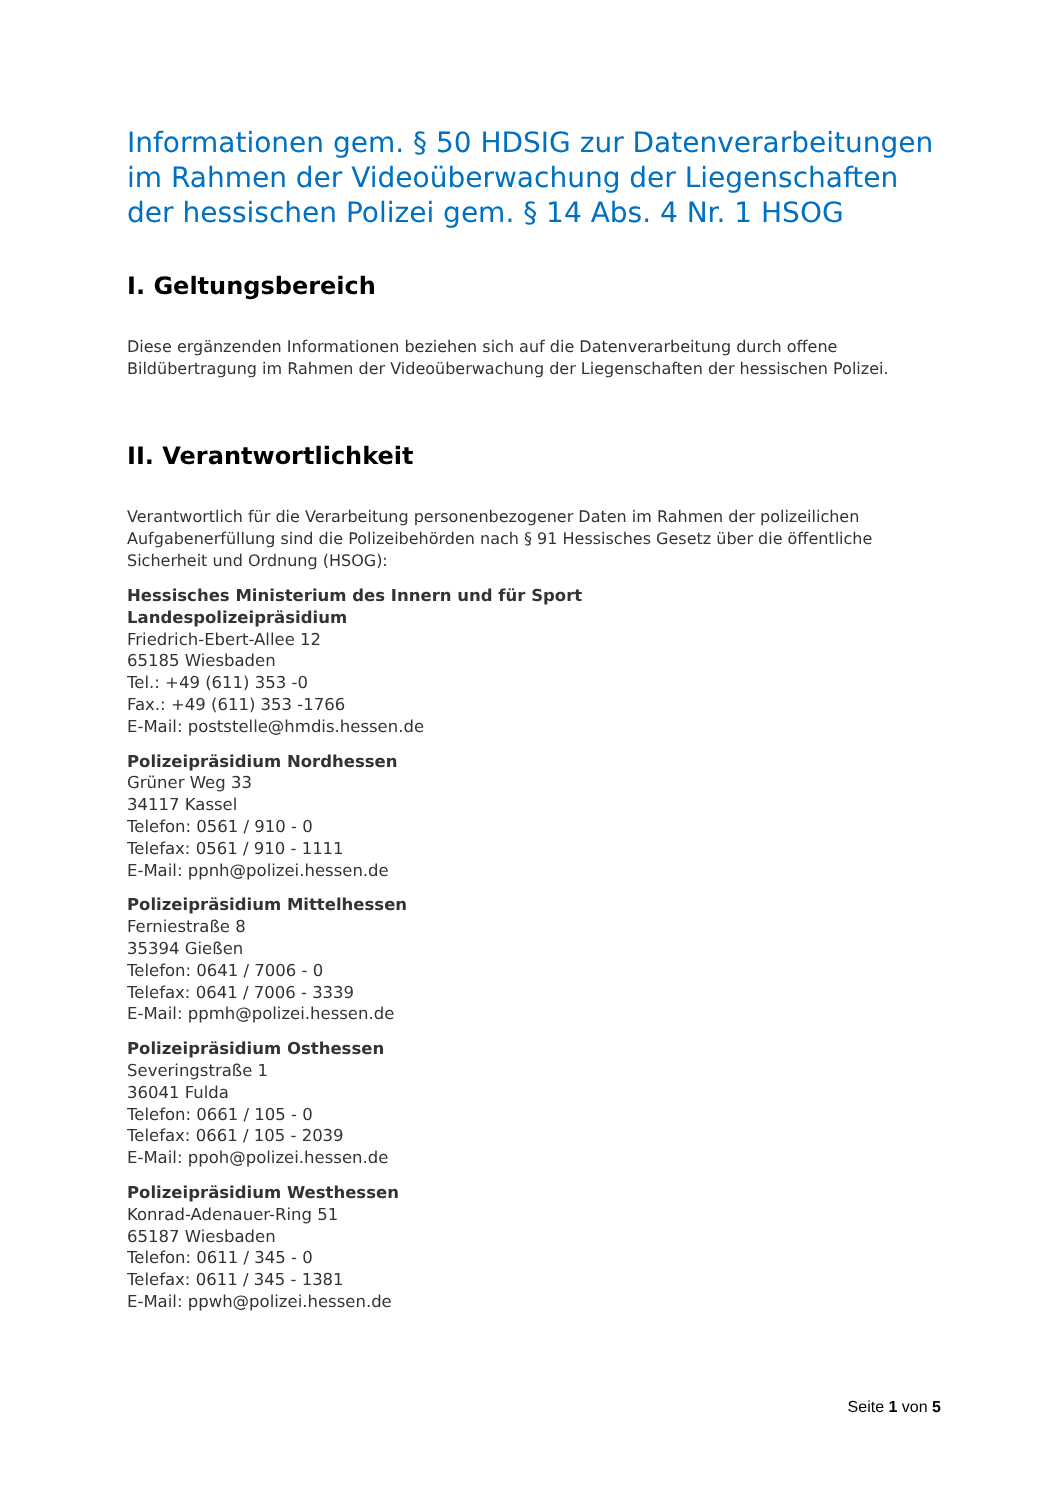Informationen gem. § 50 HDSIG zur Datenverarbeitungen im Rahmen der Videoüberwachung der Liegenschaften der hessischen Polizei gem. § 14 Abs. 4 Nr. 1 HSOG
I. Geltungsbereich
Diese ergänzenden Informationen beziehen sich auf die Datenverarbeitung durch offene Bildübertragung im Rahmen der Videoüberwachung der Liegenschaften der hessischen Polizei.
II. Verantwortlichkeit
Verantwortlich für die Verarbeitung personenbezogener Daten im Rahmen der polizeilichen Aufgabenerfüllung sind die Polizeibehörden nach § 91 Hessisches Gesetz über die öffentliche Sicherheit und Ordnung (HSOG):
Hessisches Ministerium des Innern und für Sport
Landespolizeipräsidium
Friedrich-Ebert-Allee 12
65185 Wiesbaden
Tel.: +49 (611) 353 -0
Fax.: +49 (611) 353 -1766
E-Mail: poststelle@hmdis.hessen.de
Polizeipräsidium Nordhessen
Grüner Weg 33
34117 Kassel
Telefon: 0561 / 910 - 0
Telefax: 0561 / 910 - 1111
E-Mail: ppnh@polizei.hessen.de
Polizeipräsidium Mittelhessen
Ferniestraße 8
35394 Gießen
Telefon: 0641 / 7006 - 0
Telefax: 0641 / 7006 - 3339
E-Mail: ppmh@polizei.hessen.de
Polizeipräsidium Osthessen
Severingstraße 1
36041 Fulda
Telefon: 0661 / 105 - 0
Telefax: 0661 / 105 - 2039
E-Mail: ppoh@polizei.hessen.de
Polizeipräsidium Westhessen
Konrad-Adenauer-Ring 51
65187 Wiesbaden
Telefon: 0611 / 345 - 0
Telefax: 0611 / 345 - 1381
E-Mail: ppwh@polizei.hessen.de
Seite 1 von 5